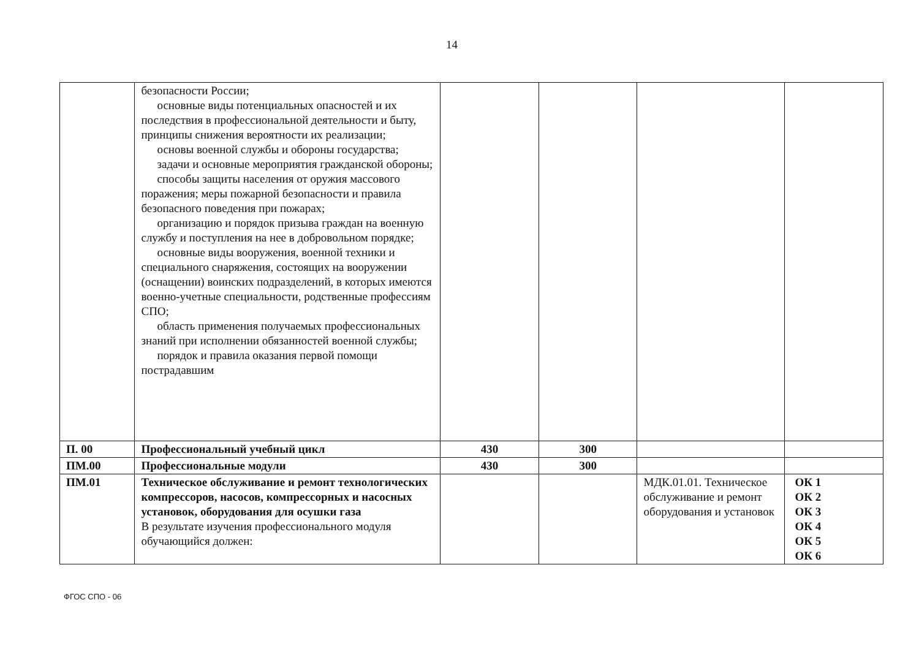14
| | безопасности России; основные виды потенциальных опасностей и их последствия в профессиональной деятельности и быту, принципы снижения вероятности их реализации; основы военной службы и обороны государства; задачи и основные мероприятия гражданской обороны; способы защиты населения от оружия массового поражения; меры пожарной безопасности и правила безопасного поведения при пожарах; организацию и порядок призыва граждан на военную службу и поступления на нее в добровольном порядке; основные виды вооружения, военной техники и специального снаряжения, состоящих на вооружении (оснащении) воинских подразделений, в которых имеются военно-учетные специальности, родственные профессиям СПО; область применения получаемых профессиональных знаний при исполнении обязанностей военной службы; порядок и правила оказания первой помощи пострадавшим | | | | |
| П. 00 | Профессиональный учебный цикл | 430 | 300 | | |
| ПМ.00 | Профессиональные модули | 430 | 300 | | |
| ПМ.01 | Техническое обслуживание и ремонт технологических компрессоров, насосов, компрессорных и насосных установок, оборудования для осушки газа В результате изучения профессионального модуля обучающийся должен: | | | МДК.01.01. Техническое обслуживание и ремонт оборудования и установок | ОК 1 ОК 2 ОК 3 ОК 4 ОК 5 ОК 6 |
ФГОС СПО - 06